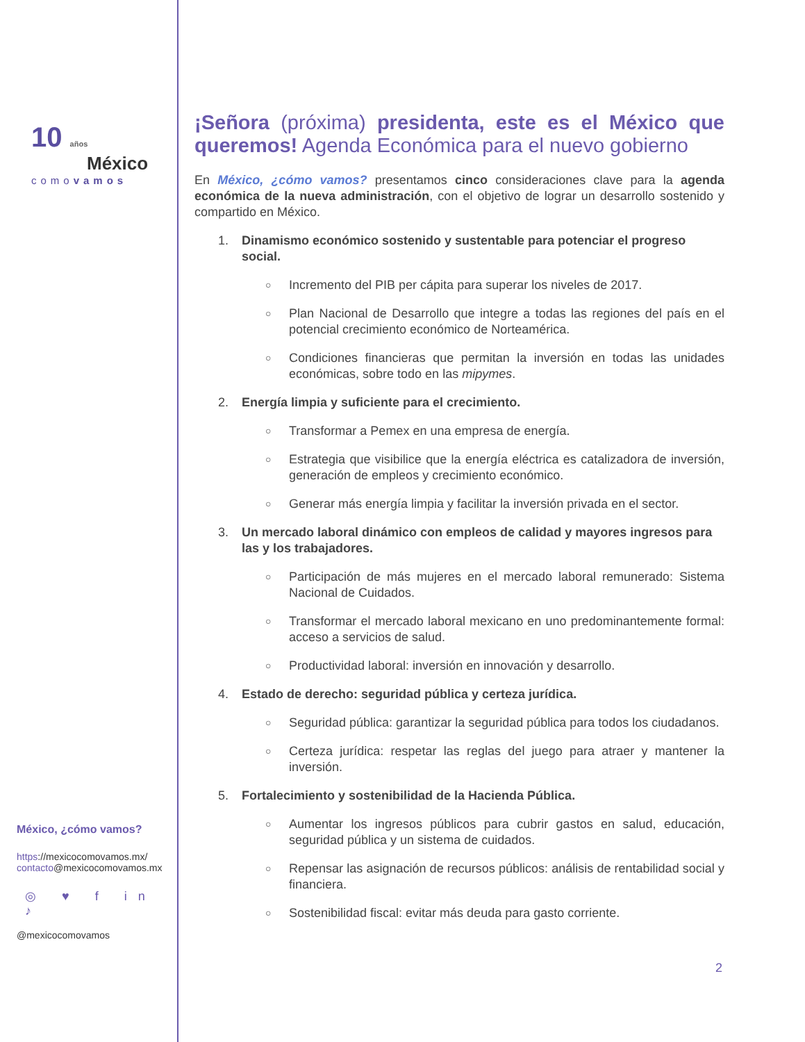10 años
México
comovamos
México, ¿cómo vamos?
https://mexicocomovamos.mx/
contacto@mexicocomovamos.mx
◎ ♥ f in ♪
@mexicocomovamos
¡Señora (próxima) presidenta, este es el México que queremos! Agenda Económica para el nuevo gobierno
En México, ¿cómo vamos? presentamos cinco consideraciones clave para la agenda económica de la nueva administración, con el objetivo de lograr un desarrollo sostenido y compartido en México.
1. Dinamismo económico sostenido y sustentable para potenciar el progreso social.
○ Incremento del PIB per cápita para superar los niveles de 2017.
○ Plan Nacional de Desarrollo que integre a todas las regiones del país en el potencial crecimiento económico de Norteamérica.
○ Condiciones financieras que permitan la inversión en todas las unidades económicas, sobre todo en las mipymes.
2. Energía limpia y suficiente para el crecimiento.
○ Transformar a Pemex en una empresa de energía.
○ Estrategia que visibilice que la energía eléctrica es catalizadora de inversión, generación de empleos y crecimiento económico.
○ Generar más energía limpia y facilitar la inversión privada en el sector.
3. Un mercado laboral dinámico con empleos de calidad y mayores ingresos para las y los trabajadores.
○ Participación de más mujeres en el mercado laboral remunerado: Sistema Nacional de Cuidados.
○ Transformar el mercado laboral mexicano en uno predominantemente formal: acceso a servicios de salud.
○ Productividad laboral: inversión en innovación y desarrollo.
4. Estado de derecho: seguridad pública y certeza jurídica.
○ Seguridad pública: garantizar la seguridad pública para todos los ciudadanos.
○ Certeza jurídica: respetar las reglas del juego para atraer y mantener la inversión.
5. Fortalecimiento y sostenibilidad de la Hacienda Pública.
○ Aumentar los ingresos públicos para cubrir gastos en salud, educación, seguridad pública y un sistema de cuidados.
○ Repensar las asignación de recursos públicos: análisis de rentabilidad social y financiera.
○ Sostenibilidad fiscal: evitar más deuda para gasto corriente.
2